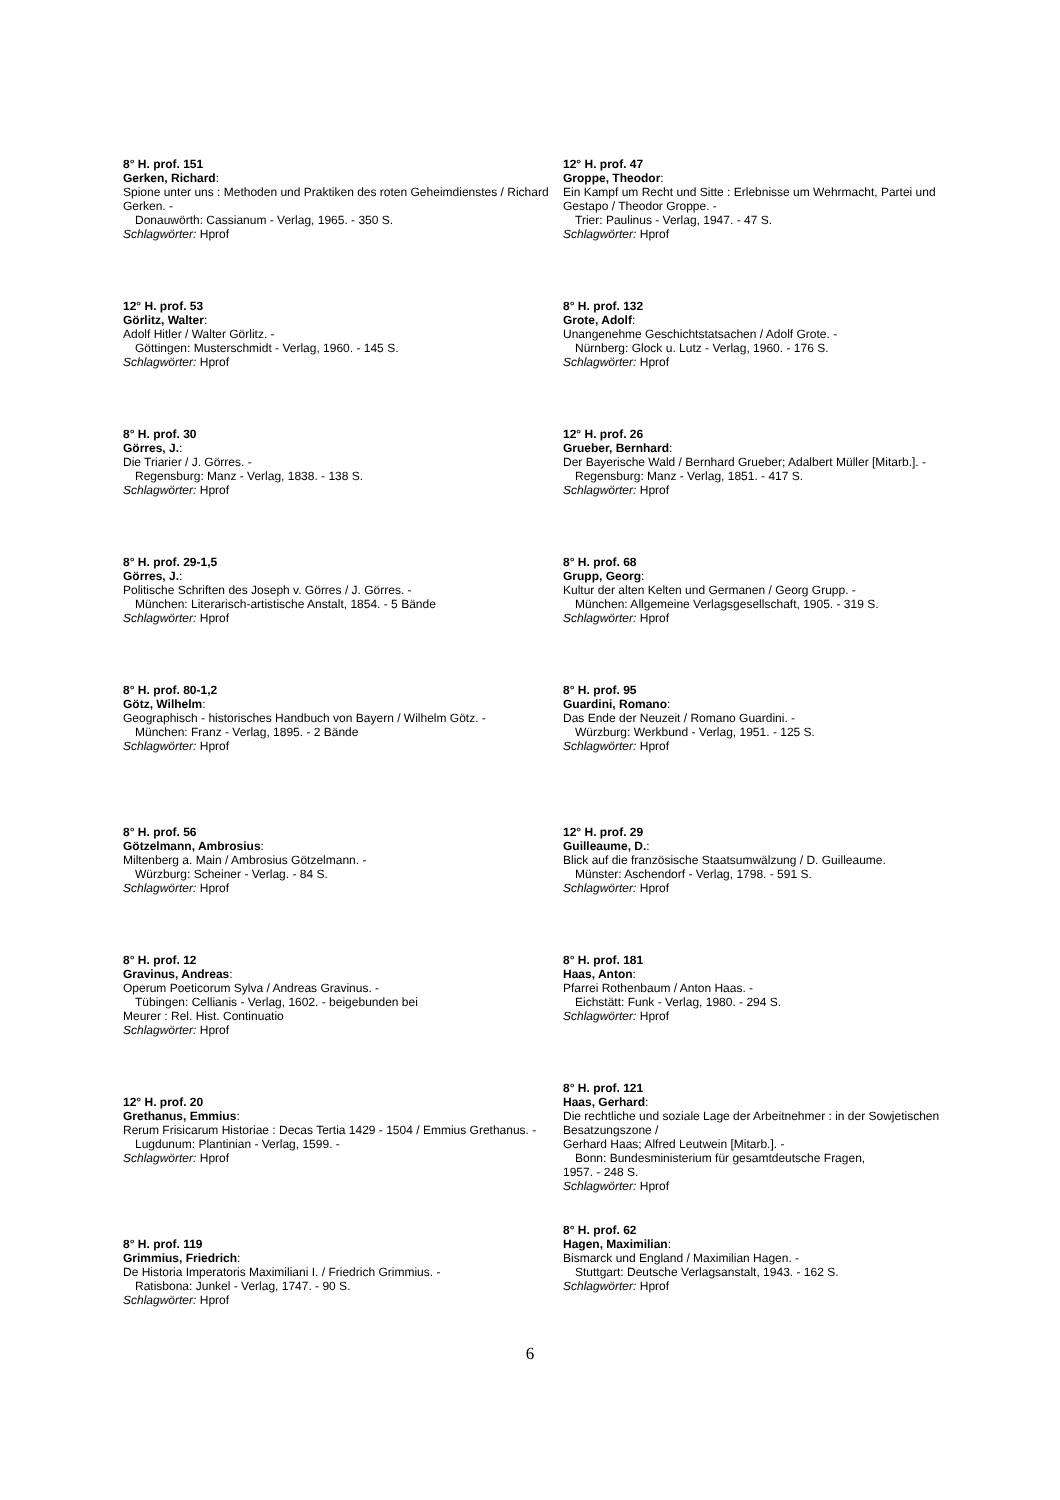8° H. prof. 151
Gerken, Richard:
Spione unter uns : Methoden und Praktiken des roten Geheimdienstes / Richard Gerken. -
Donauwörth: Cassianum - Verlag, 1965. - 350 S.
Schlagwörter: Hprof
12° H. prof. 53
Görlitz, Walter:
Adolf Hitler / Walter Görlitz. -
Göttingen: Musterschmidt - Verlag, 1960. - 145 S.
Schlagwörter: Hprof
8° H. prof. 30
Görres, J.:
Die Triarier / J. Görres. -
Regensburg: Manz - Verlag, 1838. - 138 S.
Schlagwörter: Hprof
8° H. prof. 29-1,5
Görres, J.:
Politische Schriften des Joseph v. Görres / J. Görres. -
München: Literarisch-artistische Anstalt, 1854. - 5 Bände
Schlagwörter: Hprof
8° H. prof. 80-1,2
Götz, Wilhelm:
Geographisch - historisches Handbuch von Bayern / Wilhelm Götz. -
München: Franz - Verlag, 1895. - 2 Bände
Schlagwörter: Hprof
8° H. prof. 56
Götzelmann, Ambrosius:
Miltenberg a. Main / Ambrosius Götzelmann. -
Würzburg: Scheiner - Verlag. - 84 S.
Schlagwörter: Hprof
8° H. prof. 12
Gravinus, Andreas:
Operum Poeticorum Sylva / Andreas Gravinus. -
Tübingen: Cellianis - Verlag, 1602. - beigebunden bei
Meurer : Rel. Hist. Continuatio
Schlagwörter: Hprof
12° H. prof. 20
Grethanus, Emmius:
Rerum Frisicarum Historiae : Decas Tertia 1429 - 1504 / Emmius Grethanus. -
Lugdunum: Plantinian - Verlag, 1599. -
Schlagwörter: Hprof
8° H. prof. 119
Grimmius, Friedrich:
De Historia Imperatoris Maximiliani I. / Friedrich Grimmius. -
Ratisbona: Junkel - Verlag, 1747. - 90 S.
Schlagwörter: Hprof
12° H. prof. 47
Groppe, Theodor:
Ein Kampf um Recht und Sitte : Erlebnisse um Wehrmacht, Partei und Gestapo / Theodor Groppe. -
Trier: Paulinus - Verlag, 1947. - 47 S.
Schlagwörter: Hprof
8° H. prof. 132
Grote, Adolf:
Unangenehme Geschichtstatsachen / Adolf Grote. -
Nürnberg: Glock u. Lutz - Verlag, 1960. - 176 S.
Schlagwörter: Hprof
12° H. prof. 26
Grueber, Bernhard:
Der Bayerische Wald / Bernhard Grueber; Adalbert Müller [Mitarb.]. -
Regensburg: Manz - Verlag, 1851. - 417 S.
Schlagwörter: Hprof
8° H. prof. 68
Grupp, Georg:
Kultur der alten Kelten und Germanen / Georg Grupp. -
München: Allgemeine Verlagsgesellschaft, 1905. - 319 S.
Schlagwörter: Hprof
8° H. prof. 95
Guardini, Romano:
Das Ende der Neuzeit / Romano Guardini. -
Würzburg: Werkbund - Verlag, 1951. - 125 S.
Schlagwörter: Hprof
12° H. prof. 29
Guilleaume, D.:
Blick auf die französische Staatsumwälzung / D. Guilleaume.
Münster: Aschendorf - Verlag, 1798. - 591 S.
Schlagwörter: Hprof
8° H. prof. 181
Haas, Anton:
Pfarrei Rothenbaum / Anton Haas. -
Eichstätt: Funk - Verlag, 1980. - 294 S.
Schlagwörter: Hprof
8° H. prof. 121
Haas, Gerhard:
Die rechtliche und soziale Lage der Arbeitnehmer : in der Sowjetischen Besatzungszone /
Gerhard Haas; Alfred Leutwein [Mitarb.]. -
Bonn: Bundesministerium für gesamtdeutsche Fragen,
1957. - 248 S.
Schlagwörter: Hprof
8° H. prof. 62
Hagen, Maximilian:
Bismarck und England / Maximilian Hagen. -
Stuttgart: Deutsche Verlagsanstalt, 1943. - 162 S.
Schlagwörter: Hprof
6